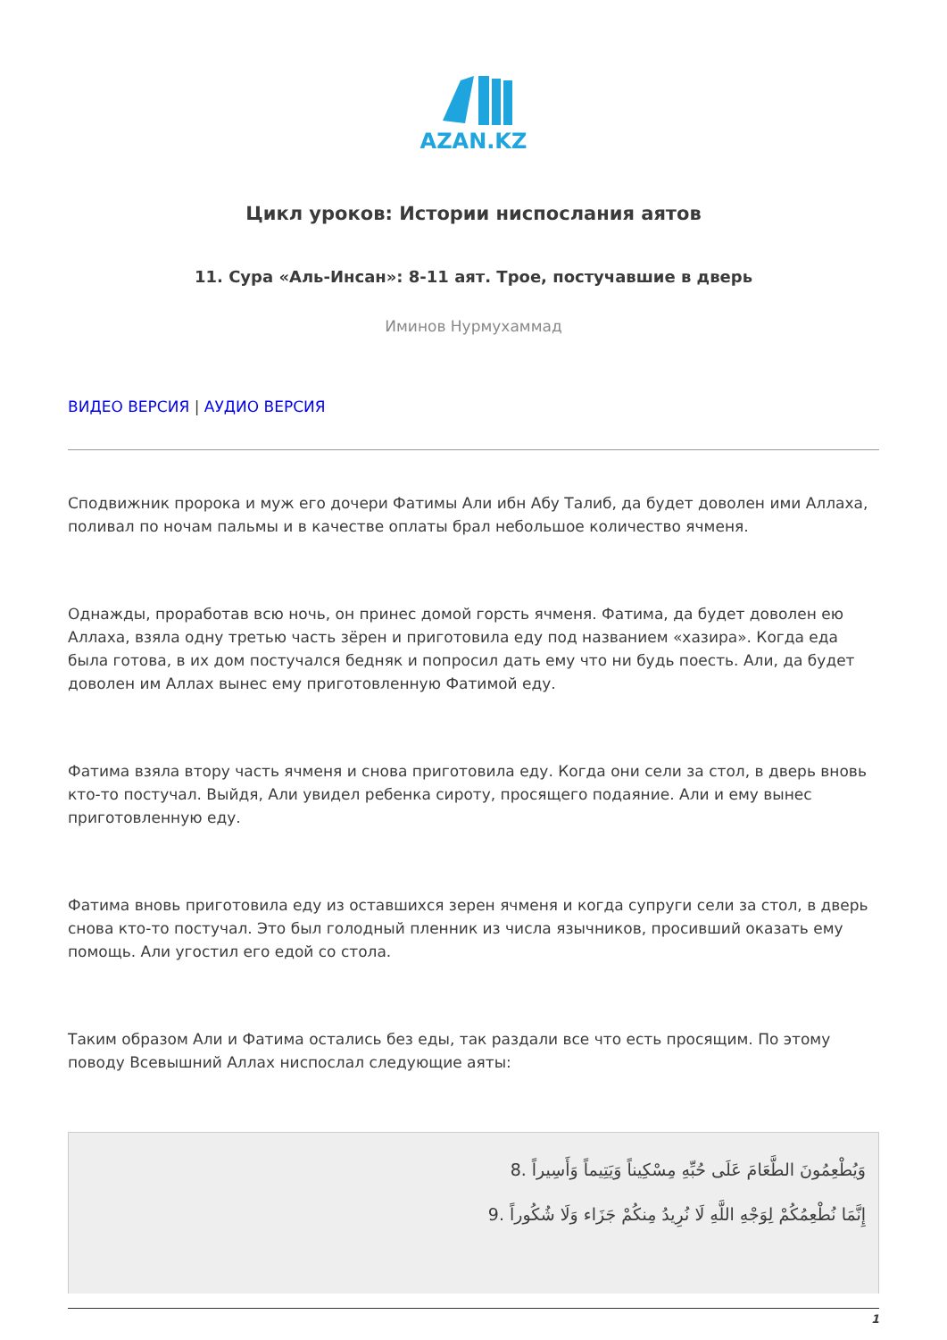AZAN.KZ
Цикл уроков: Истории ниспослания аятов
11. Сура «Аль-Инсан»: 8-11 аят. Трое, постучавшие в дверь
Иминов Нурмухаммад
ВИДЕО ВЕРСИЯ | АУДИО ВЕРСИЯ
Сподвижник пророка и муж его дочери Фатимы Али ибн Абу Талиб, да будет доволен ими Аллаха, поливал по ночам пальмы и в качестве оплаты брал небольшое количество ячменя.
Однажды, проработав всю ночь, он принес домой горсть ячменя. Фатима, да будет доволен ею Аллаха, взяла одну третью часть зёрен и приготовила еду под названием «хазира». Когда еда была готова, в их дом постучался бедняк и попросил дать ему что ни будь поесть. Али, да будет доволен им Аллах вынес ему приготовленную Фатимой еду.
Фатима взяла втору часть ячменя и снова приготовила еду. Когда они сели за стол, в дверь вновь кто-то постучал. Выйдя, Али увидел ребенка сироту, просящего подаяние. Али и ему вынес приготовленную еду.
Фатима вновь приготовила еду из оставшихся зерен ячменя и когда супруги сели за стол, в дверь снова кто-то постучал. Это был голодный пленник из числа язычников, просивший оказать ему помощь. Али угостил его едой со стола.
Таким образом Али и Фатима остались без еды, так раздали все что есть просящим. По этому поводу Всевышний Аллах ниспослал следующие аяты:
وَيُطْعِمُونَ الطَّعَامَ عَلَى حُبِّهِ مِسْكِيناً وَيَتِيماً وَأَسِيراً .8
إِنَّمَا نُطْعِمُكُمْ لِوَجْهِ اللَّهِ لَا نُرِيدُ مِنكُمْ جَزَاء وَلَا شُكُوراً .9
1